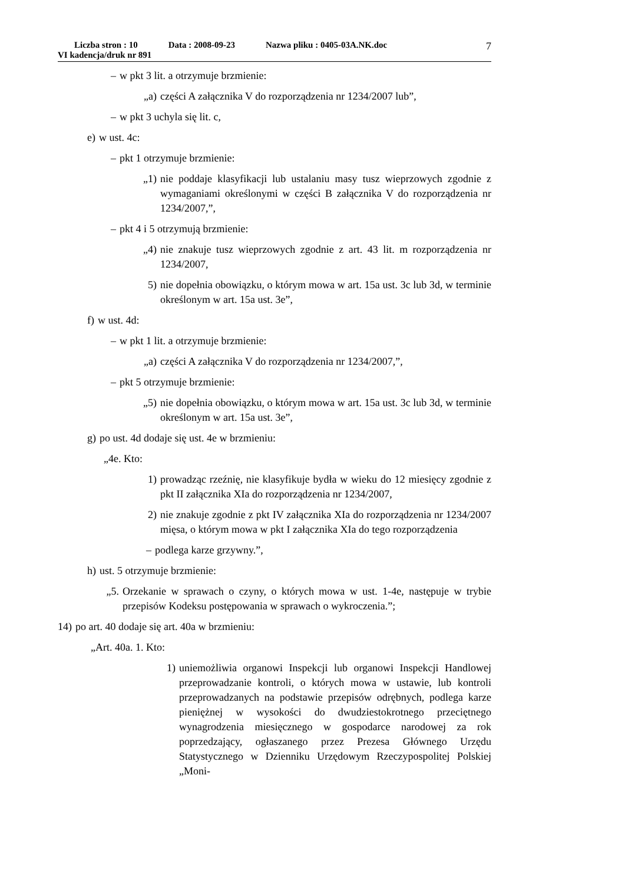Liczba stron : 10 Data : 2008-09-23 Nazwa pliku : 0405-03A.NK.doc
VI kadencja/druk nr 891
7
– w pkt 3 lit. a otrzymuje brzmienie:
„a) części A załącznika V do rozporządzenia nr 1234/2007 lub”,
– w pkt 3 uchyla się lit. c,
e) w ust. 4c:
– pkt 1 otrzymuje brzmienie:
„1) nie poddaje klasyfikacji lub ustalaniu masy tusz wieprzowych zgodnie z wymaganiami określonymi w części B załącznika V do rozporządzenia nr 1234/2007,”,
– pkt 4 i 5 otrzymują brzmienie:
„4) nie znakuje tusz wieprzowych zgodnie z art. 43 lit. m rozporządzenia nr 1234/2007,
5) nie dopełnia obowiązku, o którym mowa w art. 15a ust. 3c lub 3d, w terminie określonym w art. 15a ust. 3e”,
f) w ust. 4d:
– w pkt 1 lit. a otrzymuje brzmienie:
„a) części A załącznika V do rozporządzenia nr 1234/2007,”,
– pkt 5 otrzymuje brzmienie:
„5) nie dopełnia obowiązku, o którym mowa w art. 15a ust. 3c lub 3d, w terminie określonym w art. 15a ust. 3e”,
g) po ust. 4d dodaje się ust. 4e w brzmieniu:
„4e. Kto:
1) prowadząc rzeźnię, nie klasyfikuje bydła w wieku do 12 miesięcy zgodnie z pkt II załącznika XIa do rozporządzenia nr 1234/2007,
2) nie znakuje zgodnie z pkt IV załącznika XIa do rozporządzenia nr 1234/2007 mięsa, o którym mowa w pkt I załącznika XIa do tego rozporządzenia
– podlega karze grzywny.”,
h) ust. 5 otrzymuje brzmienie:
„5. Orzekanie w sprawach o czyny, o których mowa w ust. 1-4e, następuje w trybie przepisów Kodeksu postępowania w sprawach o wykroczenia.”;
14) po art. 40 dodaje się art. 40a w brzmieniu:
„Art. 40a. 1. Kto:
1) uniemożliwia organowi Inspekcji lub organowi Inspekcji Handlowej przeprowadzanie kontroli, o których mowa w ustawie, lub kontroli przeprowadzanych na podstawie przepisów odrębnych, podlega karze pieniężnej w wysokości do dwudziestokrotnego przeciętnego wynagrodzenia miesięcznego w gospodarce narodowej za rok poprzedzający, ogłaszanego przez Prezesa Głównego Urzędu Statystycznego w Dzienniku Urzędowym Rzeczypospolitej Polskiej „Moni-